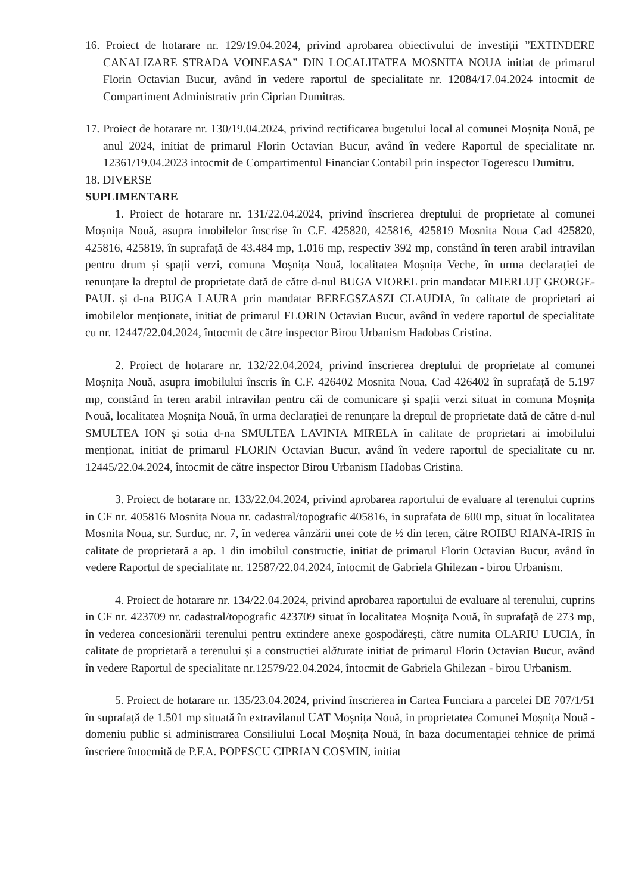16. Proiect de hotarare nr. 129/19.04.2024, privind aprobarea obiectivului de investiții ”EXTINDERE CANALIZARE STRADA VOINEASA” DIN LOCALITATEA MOSNITA NOUA initiat de primarul Florin Octavian Bucur, având în vedere raportul de specialitate nr. 12084/17.04.2024 intocmit de Compartiment Administrativ prin Ciprian Dumitras.
17. Proiect de hotarare nr. 130/19.04.2024, privind rectificarea bugetului local al comunei Moșnița Nouă, pe anul 2024, initiat de primarul Florin Octavian Bucur, având în vedere Raportul de specialitate nr. 12361/19.04.2023 intocmit de Compartimentul Financiar Contabil prin inspector Togerescu Dumitru.
18. DIVERSE
SUPLIMENTARE
1. Proiect de hotarare nr. 131/22.04.2024, privind înscrierea dreptului de proprietate al comunei Moșnița Nouă, asupra imobilelor înscrise în C.F. 425820, 425816, 425819 Mosnita Noua Cad 425820, 425816, 425819, în suprafață de 43.484 mp, 1.016 mp, respectiv 392 mp, constând în teren arabil intravilan pentru drum și spații verzi, comuna Moșnița Nouă, localitatea Moșnița Veche, în urma declarației de renunțare la dreptul de proprietate dată de către d-nul BUGA VIOREL prin mandatar MIERLUȚ GEORGE-PAUL și d-na BUGA LAURA prin mandatar BEREGSZASZI CLAUDIA, în calitate de proprietari ai imobilelor menționate, initiat de primarul FLORIN Octavian Bucur, având în vedere raportul de specialitate cu nr. 12447/22.04.2024, întocmit de către inspector Birou Urbanism Hadobas Cristina.
2. Proiect de hotarare nr. 132/22.04.2024, privind înscrierea dreptului de proprietate al comunei Moșnița Nouă, asupra imobilului înscris în C.F. 426402 Mosnita Noua, Cad 426402 în suprafață de 5.197 mp, constând în teren arabil intravilan pentru căi de comunicare și spații verzi situat in comuna Moșnița Nouă, localitatea Moșnița Nouă, în urma declarației de renunțare la dreptul de proprietate dată de către d-nul SMULTEA ION și sotia d-na SMULTEA LAVINIA MIRELA în calitate de proprietari ai imobilului menționat, initiat de primarul FLORIN Octavian Bucur, având în vedere raportul de specialitate cu nr. 12445/22.04.2024, întocmit de către inspector Birou Urbanism Hadobas Cristina.
3. Proiect de hotarare nr. 133/22.04.2024, privind aprobarea raportului de evaluare al terenului cuprins in CF nr. 405816 Mosnita Noua nr. cadastral/topografic 405816, in suprafata de 600 mp, situat în localitatea Mosnita Noua, str. Surduc, nr. 7, în vederea vânzării unei cote de ½ din teren, către ROIBU RIANA-IRIS în calitate de proprietară a ap. 1 din imobilul constructie, initiat de primarul Florin Octavian Bucur, având în vedere Raportul de specialitate nr. 12587/22.04.2024, întocmit de Gabriela Ghilezan - birou Urbanism.
4. Proiect de hotarare nr. 134/22.04.2024, privind aprobarea raportului de evaluare al terenului, cuprins in CF nr. 423709 nr. cadastral/topografic 423709 situat în localitatea Moșnița Nouă, în suprafață de 273 mp, în vederea concesionării terenului pentru extindere anexe gospodărești, către numita OLARIU LUCIA, în calitate de proprietară a terenului și a constructiei alăturate initiat de primarul Florin Octavian Bucur, având în vedere Raportul de specialitate nr.12579/22.04.2024, întocmit de Gabriela Ghilezan - birou Urbanism.
5. Proiect de hotarare nr. 135/23.04.2024, privind înscrierea in Cartea Funciara a parcelei DE 707/1/51 în suprafață de 1.501 mp situată în extravilanul UAT Moșnița Nouă, in proprietatea Comunei Moșnița Nouă - domeniu public si administrarea Consiliului Local Moșnița Nouă, în baza documentației tehnice de primă înscriere întocmită de P.F.A. POPESCU CIPRIAN COSMIN, initiat